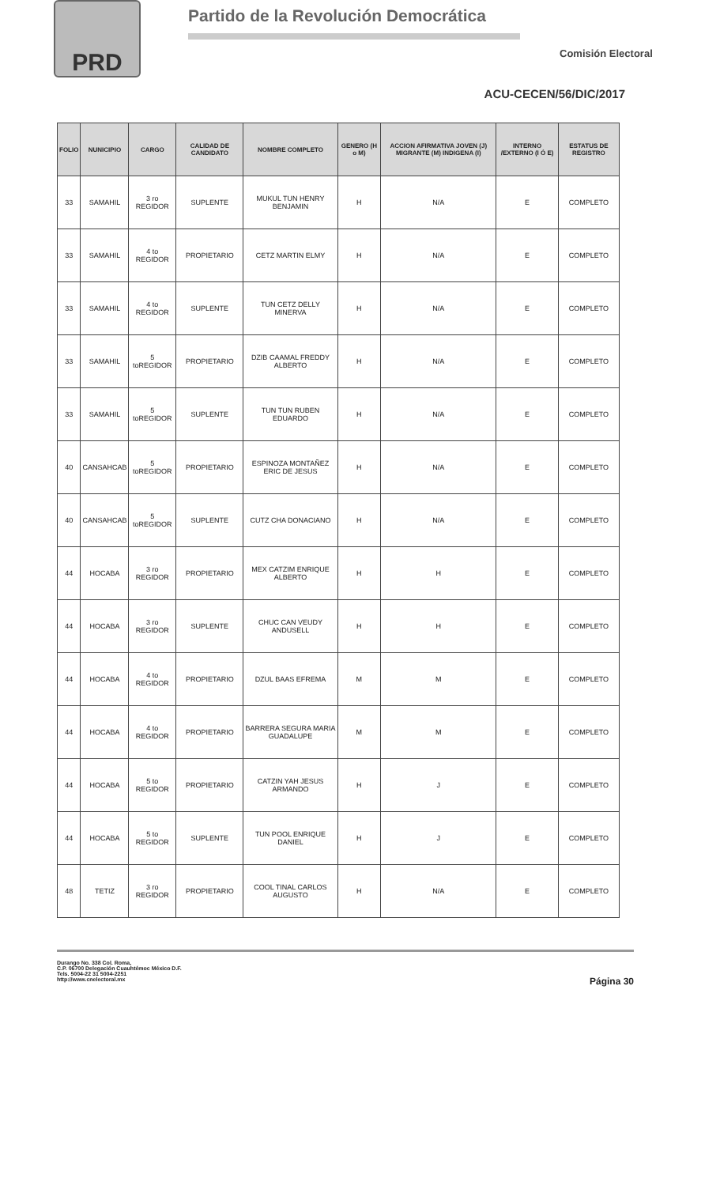PRD
Partido de la Revolución Democrática
Comisión Electoral
ACU-CECEN/56/DIC/2017
| FOLIO | NUNICIPIO | CARGO | CALIDAD DE CANDIDATO | NOMBRE COMPLETO | GENERO (H o M) | ACCION AFIRMATIVA JOVEN (J) MIGRANTE (M) INDIGENA (I) | INTERNO /EXTERNO (I Ó E) | ESTATUS DE REGISTRO |
| --- | --- | --- | --- | --- | --- | --- | --- | --- |
| 33 | SAMAHIL | 3 ro REGIDOR | SUPLENTE | MUKUL TUN HENRY BENJAMIN | H | N/A | E | COMPLETO |
| 33 | SAMAHIL | 4 to REGIDOR | PROPIETARIO | CETZ MARTIN ELMY | H | N/A | E | COMPLETO |
| 33 | SAMAHIL | 4 to REGIDOR | SUPLENTE | TUN CETZ DELLY MINERVA | H | N/A | E | COMPLETO |
| 33 | SAMAHIL | 5 toREGIDOR | PROPIETARIO | DZIB CAAMAL FREDDY ALBERTO | H | N/A | E | COMPLETO |
| 33 | SAMAHIL | 5 toREGIDOR | SUPLENTE | TUN TUN RUBEN EDUARDO | H | N/A | E | COMPLETO |
| 40 | CANSAHCAB | 5 toREGIDOR | PROPIETARIO | ESPINOZA MONTAÑEZ ERIC DE JESUS | H | N/A | E | COMPLETO |
| 40 | CANSAHCAB | 5 toREGIDOR | SUPLENTE | CUTZ CHA DONACIANO | H | N/A | E | COMPLETO |
| 44 | HOCABA | 3 ro REGIDOR | PROPIETARIO | MEX CATZIM ENRIQUE ALBERTO | H | H | E | COMPLETO |
| 44 | HOCABA | 3 ro REGIDOR | SUPLENTE | CHUC CAN VEUDY ANDUSELL | H | H | E | COMPLETO |
| 44 | HOCABA | 4 to REGIDOR | PROPIETARIO | DZUL BAAS EFREMA | M | M | E | COMPLETO |
| 44 | HOCABA | 4 to REGIDOR | PROPIETARIO | BARRERA SEGURA MARIA GUADALUPE | M | M | E | COMPLETO |
| 44 | HOCABA | 5 to REGIDOR | PROPIETARIO | CATZIN YAH JESUS ARMANDO | H | J | E | COMPLETO |
| 44 | HOCABA | 5 to REGIDOR | SUPLENTE | TUN POOL ENRIQUE DANIEL | H | J | E | COMPLETO |
| 48 | TETIZ | 3 ro REGIDOR | PROPIETARIO | COOL TINAL CARLOS AUGUSTO | H | N/A | E | COMPLETO |
Durango No. 338 Col. Roma,
C.P. 06700 Delegación Cuauhtémoc México D.F.
Tels. 5004-22 31 5004-2251
http://www.cnelectoral.mx
Página 30